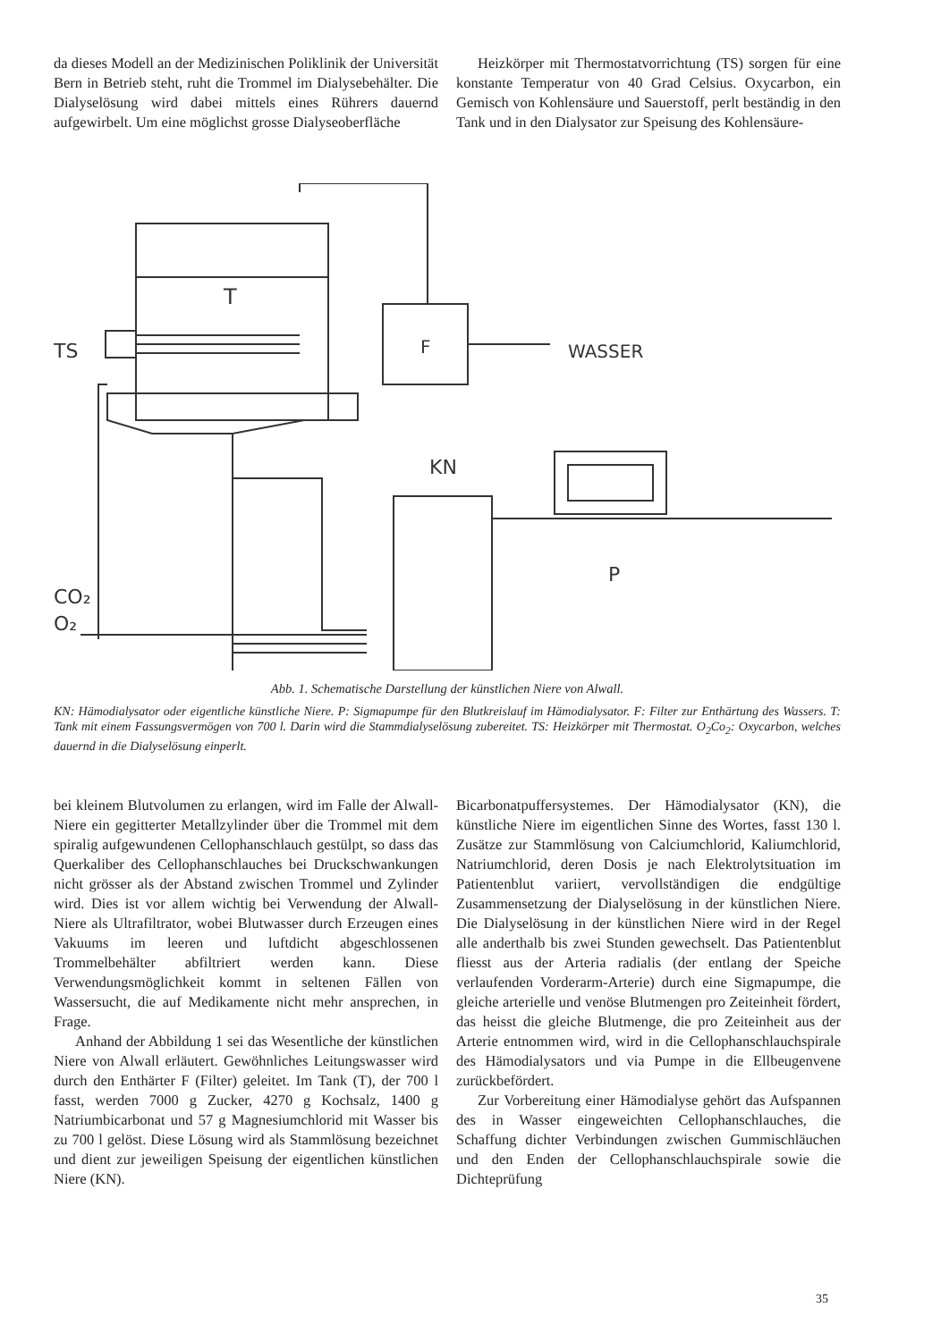da dieses Modell an der Medizinischen Poliklinik der Universität Bern in Betrieb steht, ruht die Trommel im Dialysebehälter. Die Dialyselösung wird dabei mittels eines Rührers dauernd aufgewirbelt. Um eine möglichst grosse Dialyseoberfläche
Heizkörper mit Thermostatvorrichtung (TS) sorgen für eine konstante Temperatur von 40 Grad Celsius. Oxycarbon, ein Gemisch von Kohlensäure und Sauerstoff, perlt beständig in den Tank und in den Dialysator zur Speisung des Kohlensäure-
T
TS
F
WASSER
KN
P
CO₂
O₂
Abb. 1. Schematische Darstellung der künstlichen Niere von Alwall.
KN: Hämodialysator oder eigentliche künstliche Niere. P: Sigmapumpe für den Blutkreislauf im Hämodialysator. F: Filter zur Enthärtung des Wassers. T: Tank mit einem Fassungsvermögen von 700 l. Darin wird die Stammdialyselösung zubereitet. TS: Heizkörper mit Thermostat. O<sub>2</sub>Co<sub>2</sub>: Oxycarbon, welches dauernd in die Dialyselösung einperlt.
bei kleinem Blutvolumen zu erlangen, wird im Falle der Alwall-Niere ein gegitterter Metallzylinder über die Trommel mit dem spiralig aufgewundenen Cellophanschlauch gestülpt, so dass das Querkaliber des Cellophanschlauches bei Druckschwankungen nicht grösser als der Abstand zwischen Trommel und Zylinder wird. Dies ist vor allem wichtig bei Verwendung der Alwall-Niere als Ultrafiltrator, wobei Blutwasser durch Erzeugen eines Vakuums im leeren und luftdicht abgeschlossenen Trommelbehälter abfiltriert werden kann. Diese Verwendungsmöglichkeit kommt in seltenen Fällen von Wassersucht, die auf Medikamente nicht mehr ansprechen, in Frage.
Anhand der Abbildung 1 sei das Wesentliche der künstlichen Niere von Alwall erläutert. Gewöhnliches Leitungswasser wird durch den Enthärter F (Filter) geleitet. Im Tank (T), der 700 l fasst, werden 7000 g Zucker, 4270 g Kochsalz, 1400 g Natriumbicarbonat und 57 g Magnesiumchlorid mit Wasser bis zu 700 l gelöst. Diese Lösung wird als Stammlösung bezeichnet und dient zur jeweiligen Speisung der eigentlichen künstlichen Niere (KN).
Bicarbonatpuffersystemes. Der Hämodialysator (KN), die künstliche Niere im eigentlichen Sinne des Wortes, fasst 130 l. Zusätze zur Stammlösung von Calciumchlorid, Kaliumchlorid, Natriumchlorid, deren Dosis je nach Elektrolytsituation im Patientenblut variiert, vervollständigen die endgültige Zusammensetzung der Dialyselösung in der künstlichen Niere. Die Dialyselösung in der künstlichen Niere wird in der Regel alle anderthalb bis zwei Stunden gewechselt. Das Patientenblut fliesst aus der Arteria radialis (der entlang der Speiche verlaufenden Vorderarm-Arterie) durch eine Sigmapumpe, die gleiche arterielle und venöse Blutmengen pro Zeiteinheit fördert, das heisst die gleiche Blutmenge, die pro Zeiteinheit aus der Arterie entnommen wird, wird in die Cellophanschlauchspirale des Hämodialysators und via Pumpe in die Ellbeugenvene zurückbefördert.
Zur Vorbereitung einer Hämodialyse gehört das Aufspannen des in Wasser eingeweichten Cellophanschlauches, die Schaffung dichter Verbindungen zwischen Gummischläuchen und den Enden der Cellophanschlauchspirale sowie die Dichteprüfung
35